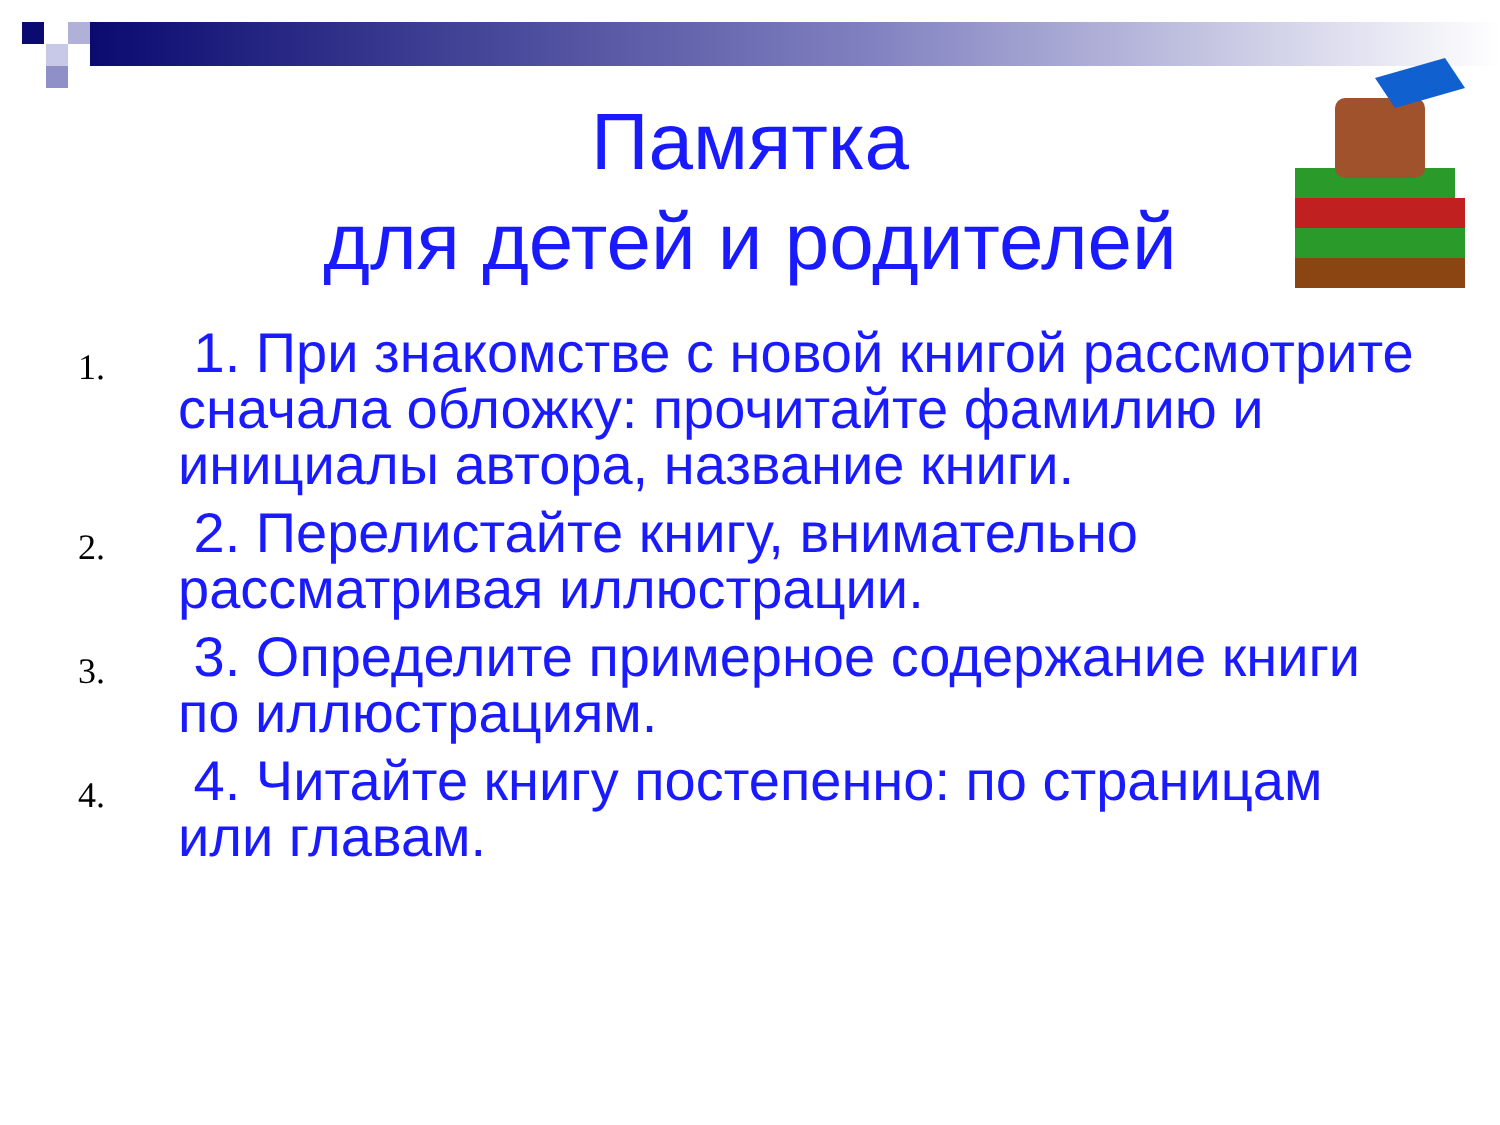Памятка
для детей и родителей
1. 1. При знакомстве с новой книгой рассмотрите сначала обложку: прочитайте фамилию и инициалы автора, название книги.
2. 2. Перелистайте книгу, внимательно рассматривая иллюстрации.
3. 3. Определите примерное содержание книги по иллюстрациям.
4. 4. Читайте книгу постепенно: по страницам или главам.